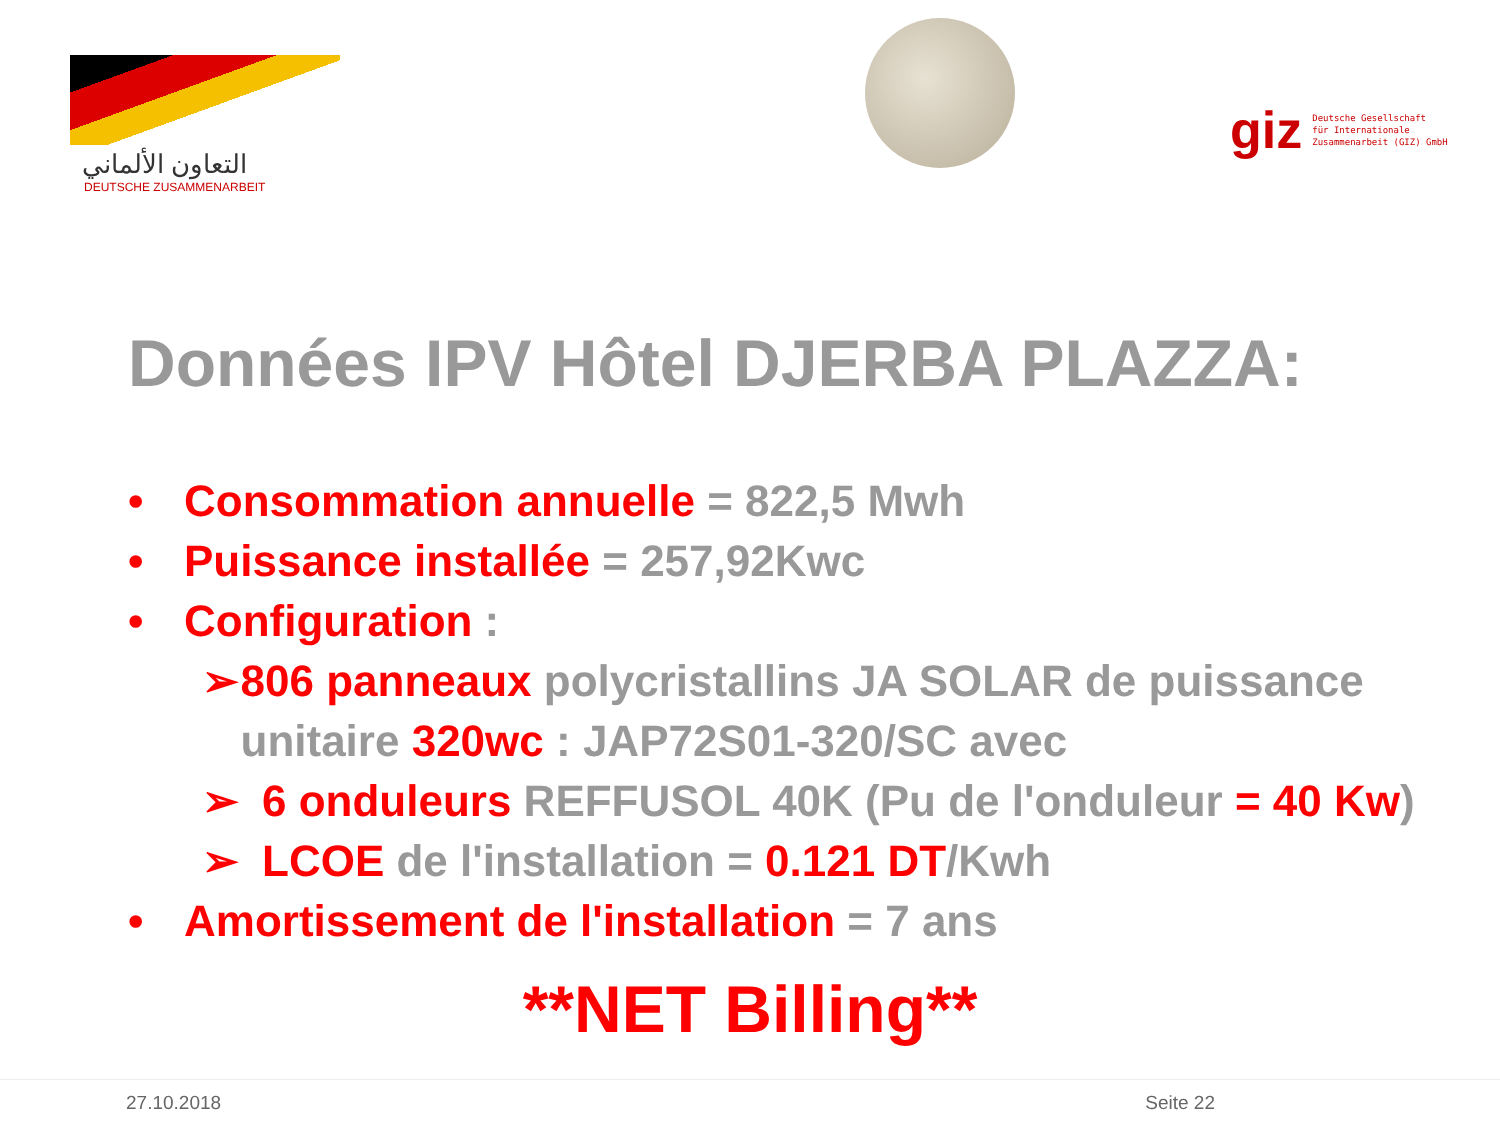التعاون الألماني
DEUTSCHE ZUSAMMENARBEIT
giz Deutsche Gesellschaft
für Internationale
Zusammenarbeit (GIZ) GmbH
Données IPV Hôtel DJERBA PLAZZA:
• Consommation annuelle = 822,5 Mwh
• Puissance installée = 257,92Kwc
• Configuration :
➢ 806 panneaux polycristallins JA SOLAR de puissance unitaire 320wc : JAP72S01-320/SC avec
➢ 6 onduleurs REFFUSOL 40K (Pu de l'onduleur = 40 Kw)
➢ LCOE de l'installation = 0.121 DT/Kwh
• Amortissement de l'installation = 7 ans
**NET Billing**
27.10.2018 Seite 22